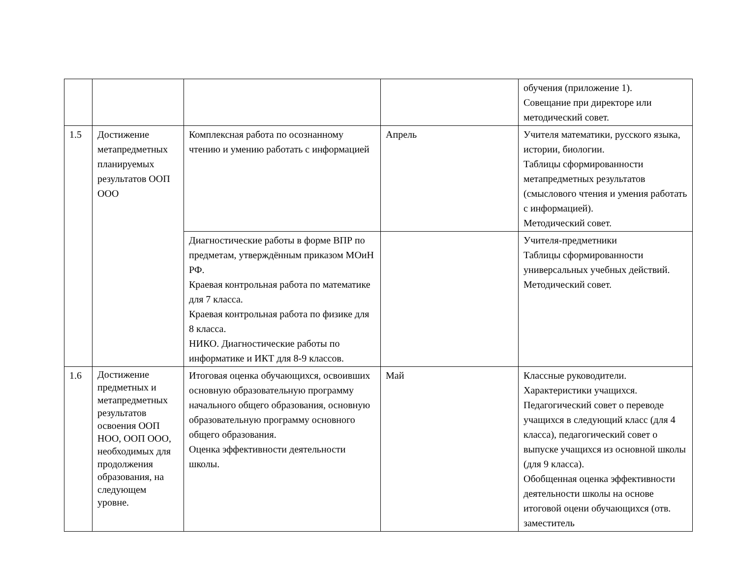| | | | | обучения (приложение 1). Совещание при директоре или методический совет. |
| 1.5 | Достижение метапредметных планируемых результатов ООП ООО | Комплексная работа по осознанному чтению и умению работать с информацией | Апрель | Учителя математики, русского языка, истории, биологии. Таблицы сформированности метапредметных результатов (смыслового чтения и умения работать с информацией). Методический совет. |
| | | Диагностические работы в форме ВПР по предметам, утверждённым приказом МОиН РФ. Краевая контрольная работа по математике для 7 класса. Краевая контрольная работа по физике для 8 класса. НИКО. Диагностические работы по информатике и ИКТ для 8-9 классов. | | Учителя-предметники Таблицы сформированности универсальных учебных действий. Методический совет. |
| 1.6 | Достижение предметных и метапредметных результатов освоения ООП НОО, ООП ООО, необходимых для продолжения образования, на следующем уровне. | Итоговая оценка обучающихся, освоивших основную образовательную программу начального общего образования, основную образовательную программу основного общего образования. Оценка эффективности деятельности школы. | Май | Классные руководители. Характеристики учащихся. Педагогический совет о переводе учащихся в следующий класс (для 4 класса), педагогический совет о выпуске учащихся из основной школы (для 9 класса). Обобщенная оценка эффективности деятельности школы на основе итоговой оцени обучающихся (отв. заместитель |